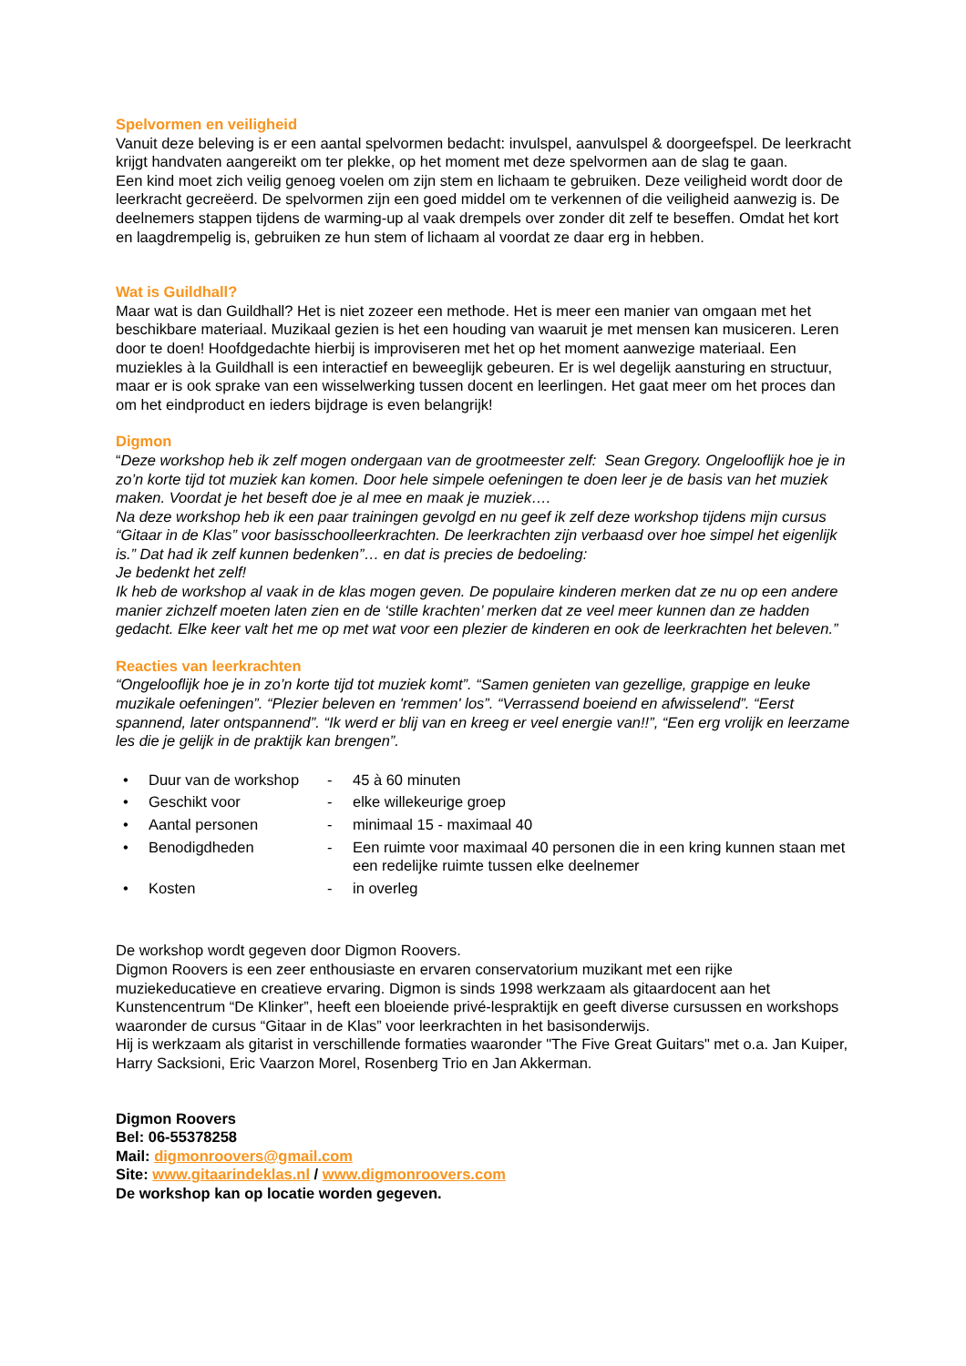Spelvormen en veiligheid
Vanuit deze beleving is er een aantal spelvormen bedacht: invulspel, aanvulspel & doorgeefspel. De leerkracht krijgt handvaten aangereikt om ter plekke, op het moment met deze spelvormen aan de slag te gaan.
Een kind moet zich veilig genoeg voelen om zijn stem en lichaam te gebruiken. Deze veiligheid wordt door de leerkracht gecreëerd. De spelvormen zijn een goed middel om te verkennen of die veiligheid aanwezig is. De deelnemers stappen tijdens de warming-up al vaak drempels over zonder dit zelf te beseffen. Omdat het kort en laagdrempelig is, gebruiken ze hun stem of lichaam al voordat ze daar erg in hebben.
Wat is Guildhall?
Maar wat is dan Guildhall? Het is niet zozeer een methode. Het is meer een manier van omgaan met het beschikbare materiaal. Muzikaal gezien is het een houding van waaruit je met mensen kan musiceren. Leren door te doen! Hoofdgedachte hierbij is improviseren met het op het moment aanwezige materiaal. Een muziekles à la Guildhall is een interactief en beweeglijk gebeuren. Er is wel degelijk aansturing en structuur, maar er is ook sprake van een wisselwerking tussen docent en leerlingen. Het gaat meer om het proces dan om het eindproduct en ieders bijdrage is even belangrijk!
Digmon
“Deze workshop heb ik zelf mogen ondergaan van de grootmeester zelf: Sean Gregory. Ongelooflijk hoe je in zo’n korte tijd tot muziek kan komen. Door hele simpele oefeningen te doen leer je de basis van het muziek maken. Voordat je het beseft doe je al mee en maak je muziek….
Na deze workshop heb ik een paar trainingen gevolgd en nu geef ik zelf deze workshop tijdens mijn cursus “Gitaar in de Klas” voor basisschoolleerkrachten. De leerkrachten zijn verbaasd over hoe simpel het eigenlijk is.” Dat had ik zelf kunnen bedenken”… en dat is precies de bedoeling:
Je bedenkt het zelf!
Ik heb de workshop al vaak in de klas mogen geven. De populaire kinderen merken dat ze nu op een andere manier zichzelf moeten laten zien en de ‘stille krachten’ merken dat ze veel meer kunnen dan ze hadden gedacht. Elke keer valt het me op met wat voor een plezier de kinderen en ook de leerkrachten het beleven.”
Reacties van leerkrachten
“Ongelooflijk hoe je in zo’n korte tijd tot muziek komt”. “Samen genieten van gezellige, grappige en leuke muzikale oefeningen”. “Plezier beleven en 'remmen' los”. “Verrassend boeiend en afwisselend”. “Eerst spannend, later ontspannend”. “Ik werd er blij van en kreeg er veel energie van!!”, “Een erg vrolijk en leerzame les die je gelijk in de praktijk kan brengen”.
| • | Duur van de workshop | - | 45 à 60 minuten |
| • | Geschikt voor | - | elke willekeurige groep |
| • | Aantal personen | - | minimaal 15 - maximaal 40 |
| • | Benodigdheden | - | Een ruimte voor maximaal 40 personen die in een kring kunnen staan met een redelijke ruimte tussen elke deelnemer |
| • | Kosten | - | in overleg |
De workshop wordt gegeven door Digmon Roovers.
Digmon Roovers is een zeer enthousiaste en ervaren conservatorium muzikant met een rijke muziekeducatieve en creatieve ervaring. Digmon is sinds 1998 werkzaam als gitaardocent aan het Kunstencentrum “De Klinker”, heeft een bloeiende privé-lespraktijk en geeft diverse cursussen en workshops waaronder de cursus “Gitaar in de Klas” voor leerkrachten in het basisonderwijs.
Hij is werkzaam als gitarist in verschillende formaties waaronder "The Five Great Guitars" met o.a. Jan Kuiper, Harry Sacksioni, Eric Vaarzon Morel, Rosenberg Trio en Jan Akkerman.
Digmon Roovers
Bel: 06-55378258
Mail: digmonroovers@gmail.com
Site: www.gitaarindeklas.nl / www.digmonroovers.com
De workshop kan op locatie worden gegeven.